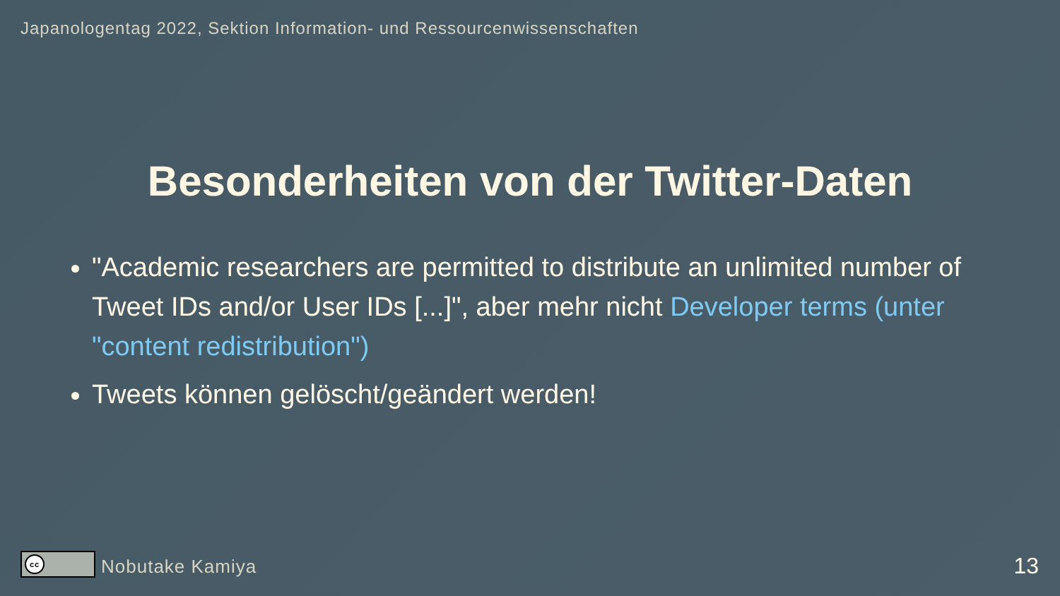Japanologentag 2022, Sektion Information- und Ressourcenwissenschaften
Besonderheiten von der Twitter-Daten
"Academic researchers are permitted to distribute an unlimited number of Tweet IDs and/or User IDs [...]", aber mehr nicht Developer terms (unter "content redistribution")
Tweets können gelöscht/geändert werden!
cc
Nobutake Kamiya
13